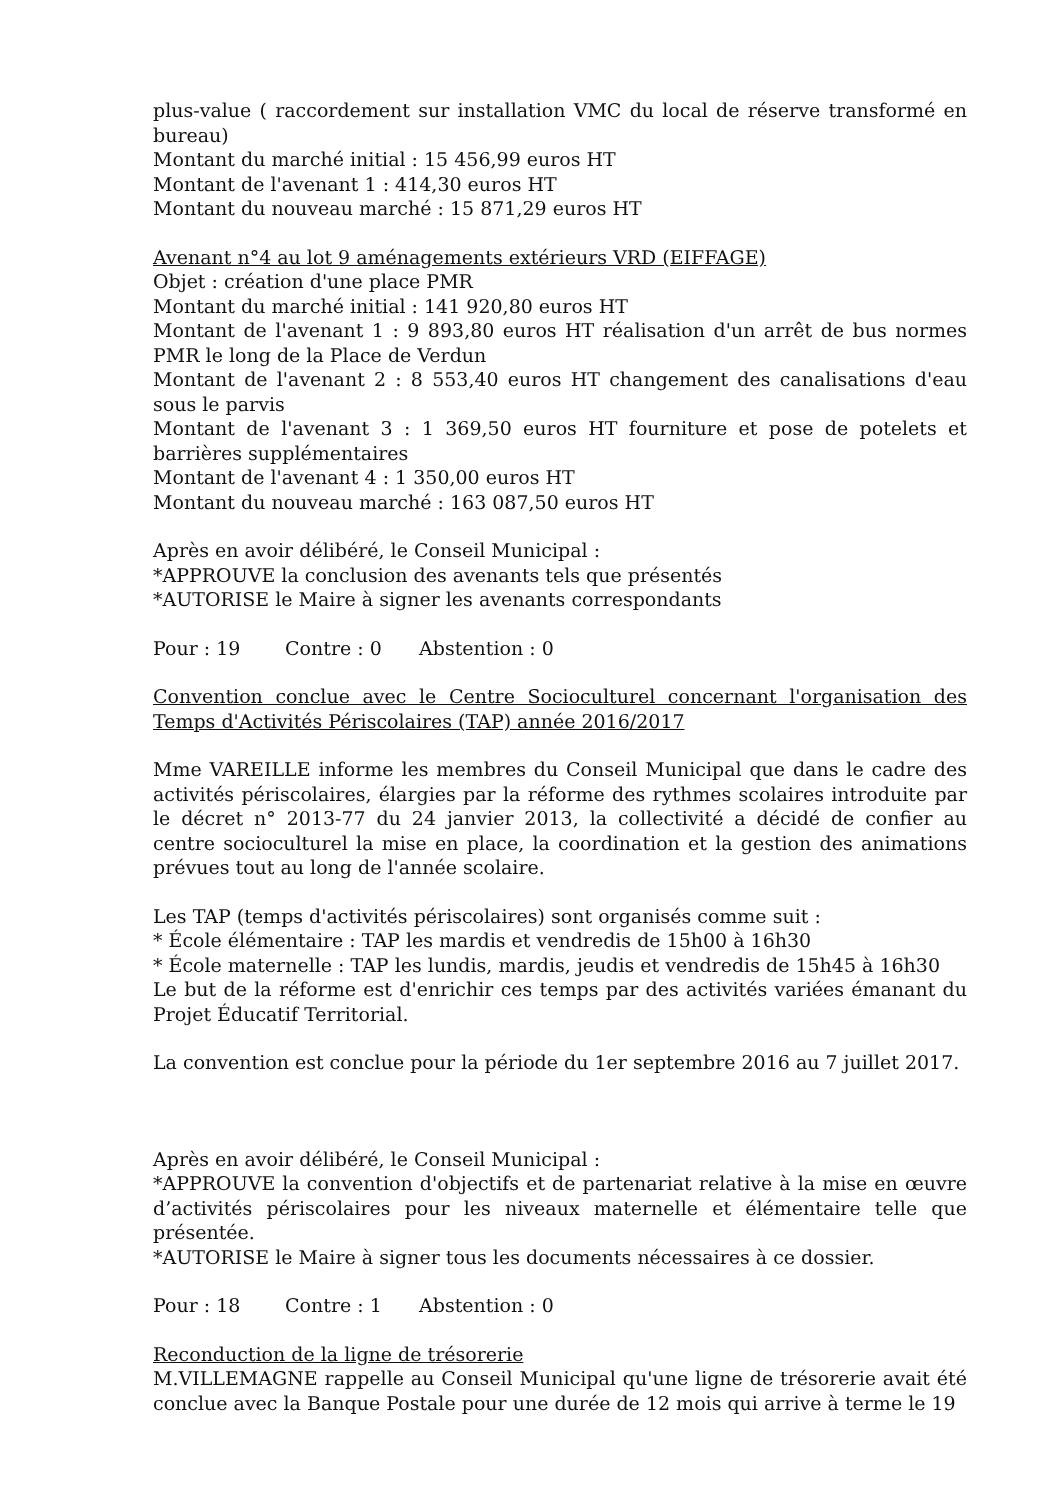plus-value ( raccordement sur installation VMC du local de réserve transformé en bureau)
Montant du marché initial : 15 456,99 euros HT
Montant de l'avenant 1 : 414,30 euros HT
Montant du nouveau marché : 15 871,29 euros HT
Avenant n°4 au lot 9 aménagements extérieurs VRD (EIFFAGE)
Objet : création d'une place PMR
Montant du marché initial : 141 920,80 euros HT
Montant de l'avenant 1 : 9 893,80 euros HT réalisation d'un arrêt de bus normes PMR le long de la Place de Verdun
Montant de l'avenant 2 : 8 553,40 euros HT changement des canalisations d'eau sous le parvis
Montant de l'avenant 3 : 1 369,50 euros HT fourniture et pose de potelets et barrières supplémentaires
Montant de l'avenant 4 : 1 350,00 euros HT
Montant du nouveau marché : 163 087,50 euros HT
Après en avoir délibéré, le Conseil Municipal :
*APPROUVE la conclusion des avenants tels que présentés
*AUTORISE le Maire à signer les avenants correspondants
Pour : 19 Contre : 0 Abstention : 0
Convention conclue avec le Centre Socioculturel concernant l'organisation des Temps d'Activités Périscolaires (TAP) année 2016/2017
Mme VAREILLE informe les membres du Conseil Municipal que dans le cadre des activités périscolaires, élargies par la réforme des rythmes scolaires introduite par le décret n° 2013-77 du 24 janvier 2013, la collectivité a décidé de confier au centre socioculturel la mise en place, la coordination et la gestion des animations prévues tout au long de l'année scolaire.
Les TAP (temps d'activités périscolaires) sont organisés comme suit :
* École élémentaire : TAP les mardis et vendredis de 15h00 à 16h30
* École maternelle : TAP les lundis, mardis, jeudis et vendredis de 15h45 à 16h30
Le but de la réforme est d'enrichir ces temps par des activités variées émanant du Projet Éducatif Territorial.
La convention est conclue pour la période du 1er septembre 2016 au 7 juillet 2017.
Après en avoir délibéré, le Conseil Municipal :
*APPROUVE la convention d'objectifs et de partenariat relative à la mise en œuvre d’activités périscolaires pour les niveaux maternelle et élémentaire telle que présentée.
*AUTORISE le Maire à signer tous les documents nécessaires à ce dossier.
Pour : 18 Contre : 1 Abstention : 0
Reconduction de la ligne de trésorerie
M.VILLEMAGNE rappelle au Conseil Municipal qu'une ligne de trésorerie avait été conclue avec la Banque Postale pour une durée de 12 mois qui arrive à terme le 19